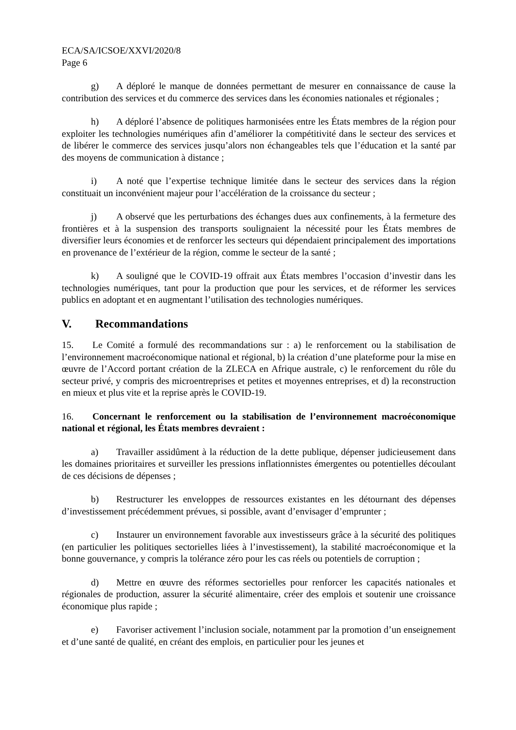ECA/SA/ICSOE/XXVI/2020/8
Page 6
g) A déploré le manque de données permettant de mesurer en connaissance de cause la contribution des services et du commerce des services dans les économies nationales et régionales ;
h) A déploré l’absence de politiques harmonisées entre les États membres de la région pour exploiter les technologies numériques afin d’améliorer la compétitivité dans le secteur des services et de libérer le commerce des services jusqu’alors non échangeables tels que l’éducation et la santé par des moyens de communication à distance ;
i) A noté que l’expertise technique limitée dans le secteur des services dans la région constituait un inconvénient majeur pour l’accélération de la croissance du secteur ;
j) A observé que les perturbations des échanges dues aux confinements, à la fermeture des frontières et à la suspension des transports soulignaient la nécessité pour les États membres de diversifier leurs économies et de renforcer les secteurs qui dépendaient principalement des importations en provenance de l’extérieur de la région, comme le secteur de la santé ;
k) A souligné que le COVID-19 offrait aux États membres l’occasion d’investir dans les technologies numériques, tant pour la production que pour les services, et de réformer les services publics en adoptant et en augmentant l’utilisation des technologies numériques.
V. Recommandations
15. Le Comité a formulé des recommandations sur : a) le renforcement ou la stabilisation de l’environnement macroéconomique national et régional, b) la création d’une plateforme pour la mise en œuvre de l’Accord portant création de la ZLECA en Afrique australe, c) le renforcement du rôle du secteur privé, y compris des microentreprises et petites et moyennes entreprises, et d) la reconstruction en mieux et plus vite et la reprise après le COVID-19.
16. Concernant le renforcement ou la stabilisation de l’environnement macroéconomique national et régional, les États membres devraient :
a) Travailler assidûment à la réduction de la dette publique, dépenser judicieusement dans les domaines prioritaires et surveiller les pressions inflationnistes émergentes ou potentielles découlant de ces décisions de dépenses ;
b) Restructurer les enveloppes de ressources existantes en les détournant des dépenses d’investissement précédemment prévues, si possible, avant d’envisager d’emprunter ;
c) Instaurer un environnement favorable aux investisseurs grâce à la sécurité des politiques (en particulier les politiques sectorielles liées à l’investissement), la stabilité macroéconomique et la bonne gouvernance, y compris la tolérance zéro pour les cas réels ou potentiels de corruption ;
d) Mettre en œuvre des réformes sectorielles pour renforcer les capacités nationales et régionales de production, assurer la sécurité alimentaire, créer des emplois et soutenir une croissance économique plus rapide ;
e) Favoriser activement l’inclusion sociale, notamment par la promotion d’un enseignement et d’une santé de qualité, en créant des emplois, en particulier pour les jeunes et